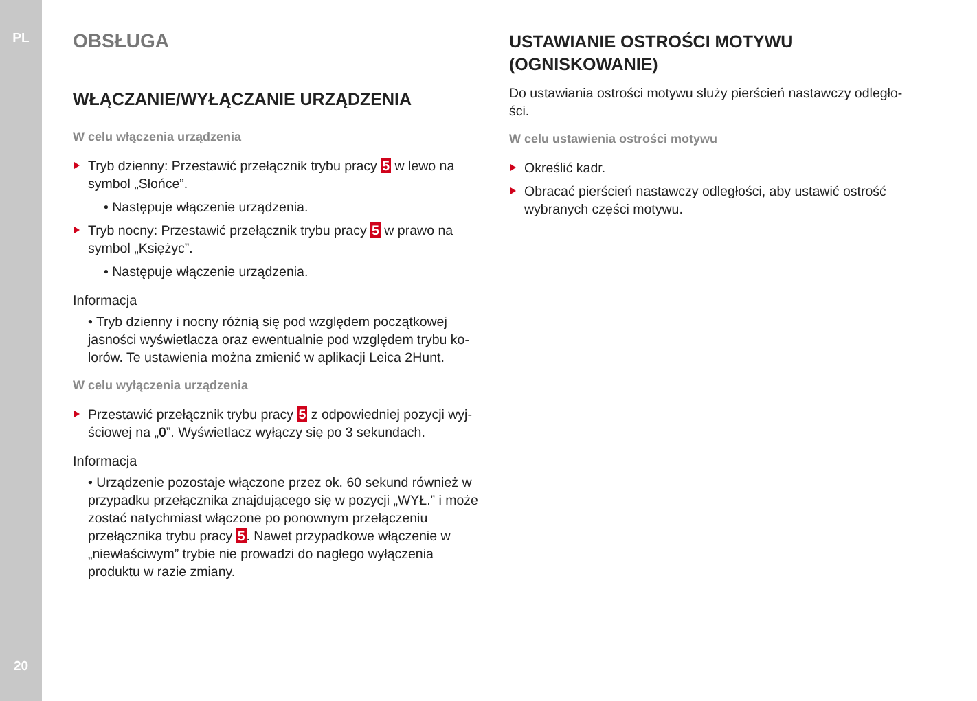PL
20
OBSŁUGA
WŁĄCZANIE/WYŁĄCZANIE URZĄDZENIA
W celu włączenia urządzenia
Tryb dzienny: Przestawić przełącznik trybu pracy 5 w lewo na symbol „Słońce”.
• Następuje włączenie urządzenia.
Tryb nocny: Przestawić przełącznik trybu pracy 5 w prawo na symbol „Księżyc”.
• Następuje włączenie urządzenia.
Informacja
• Tryb dzienny i nocny różnią się pod względem początkowej jasności wyświetlacza oraz ewentualnie pod względem trybu ko­lorów. Te ustawienia można zmienić w aplikacji Leica 2Hunt.
W celu wyłączenia urządzenia
Przestawić przełącznik trybu pracy 5 z odpowiedniej pozycji wyj­ściowej na „0”. Wyświetlacz wyłączy się po 3 sekundach.
Informacja
• Urządzenie pozostaje włączone przez ok. 60 sekund również w przypadku przełącznika znajdującego się w pozycji „WYŁ.” i może zostać natychmiast włączone po ponownym przełącze­niu przełącznika trybu pracy 5. Nawet przypadkowe włączenie w „niewłaściwym” trybie nie prowadzi do nagłego wyłączenia produktu w razie zmiany.
USTAWIANIE OSTROŚCI MOTYWU (OGNISKOWA­NIE)
Do ustawiania ostrości motywu służy pierścień nastawczy odległo­ści.
W celu ustawienia ostrości motywu
Określić kadr.
Obracać pierścień nastawczy odległości, aby ustawić ostrość wybranych części motywu.